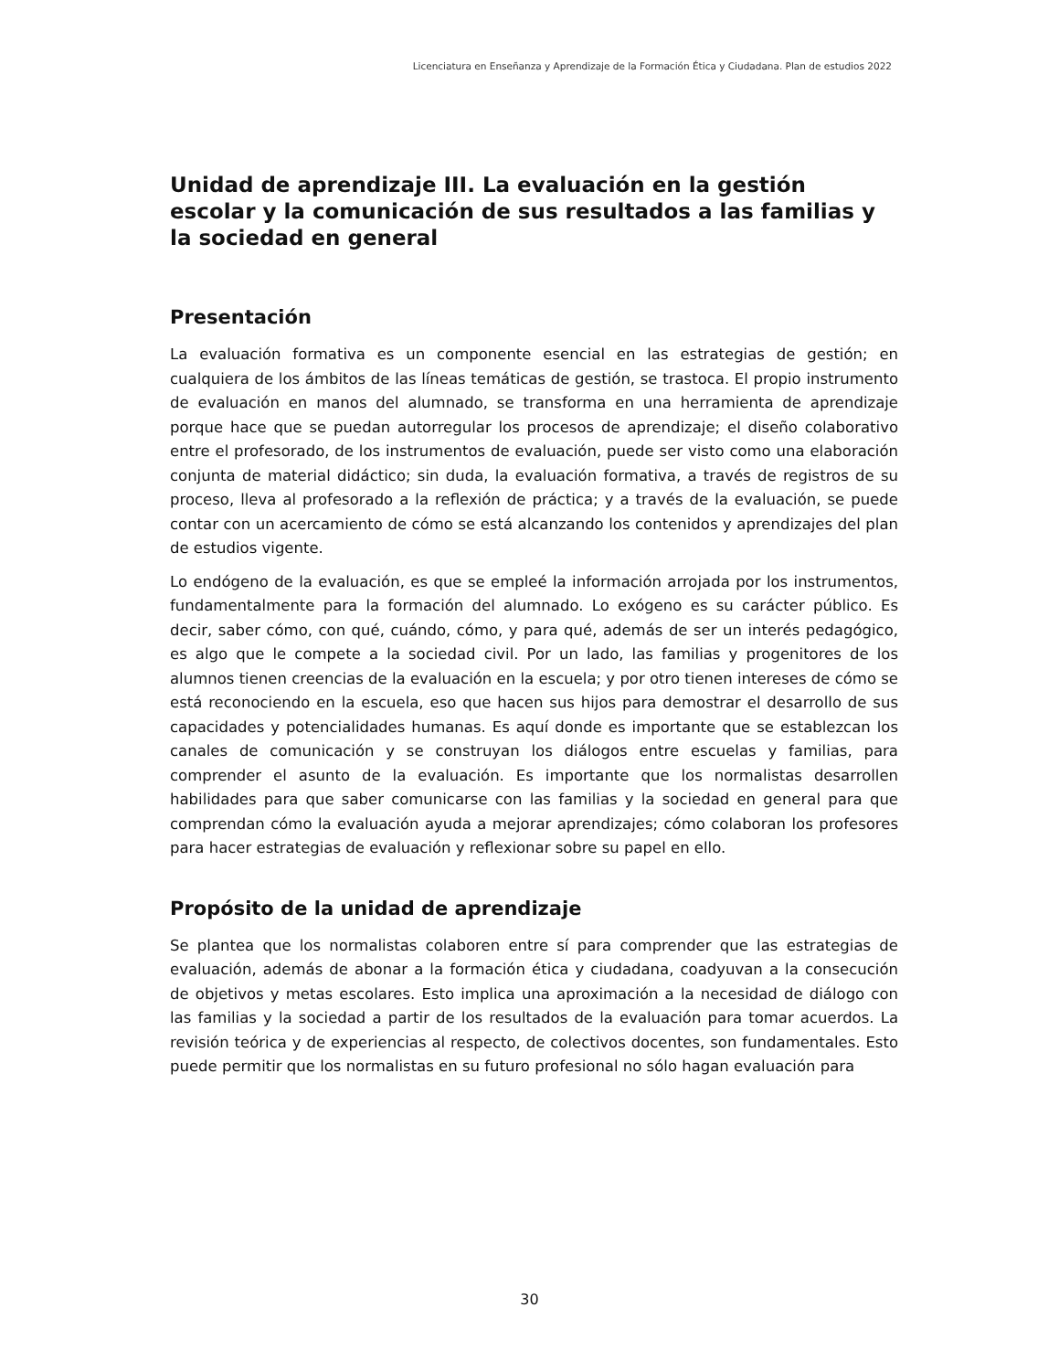Licenciatura en Enseñanza y Aprendizaje de la Formación Ética y Ciudadana. Plan de estudios 2022
Unidad de aprendizaje III. La evaluación en la gestión escolar y la comunicación de sus resultados a las familias y la sociedad en general
Presentación
La evaluación formativa es un componente esencial en las estrategias de gestión; en cualquiera de los ámbitos de las líneas temáticas de gestión, se trastoca. El propio instrumento de evaluación en manos del alumnado, se transforma en una herramienta de aprendizaje porque hace que se puedan autorregular los procesos de aprendizaje; el diseño colaborativo entre el profesorado, de los instrumentos de evaluación, puede ser visto como una elaboración conjunta de material didáctico; sin duda, la evaluación formativa, a través de registros de su proceso, lleva al profesorado a la reflexión de práctica; y a través de la evaluación, se puede contar con un acercamiento de cómo se está alcanzando los contenidos y aprendizajes del plan de estudios vigente.
Lo endógeno de la evaluación, es que se empleé la información arrojada por los instrumentos, fundamentalmente para la formación del alumnado. Lo exógeno es su carácter público. Es decir, saber cómo, con qué, cuándo, cómo, y para qué, además de ser un interés pedagógico, es algo que le compete a la sociedad civil. Por un lado, las familias y progenitores de los alumnos tienen creencias de la evaluación en la escuela; y por otro tienen intereses de cómo se está reconociendo en la escuela, eso que hacen sus hijos para demostrar el desarrollo de sus capacidades y potencialidades humanas. Es aquí donde es importante que se establezcan los canales de comunicación y se construyan los diálogos entre escuelas y familias, para comprender el asunto de la evaluación. Es importante que los normalistas desarrollen habilidades para que saber comunicarse con las familias y la sociedad en general para que comprendan cómo la evaluación ayuda a mejorar aprendizajes; cómo colaboran los profesores para hacer estrategias de evaluación y reflexionar sobre su papel en ello.
Propósito de la unidad de aprendizaje
Se plantea que los normalistas colaboren entre sí para comprender que las estrategias de evaluación, además de abonar a la formación ética y ciudadana, coadyuvan a la consecución de objetivos y metas escolares. Esto implica una aproximación a la necesidad de diálogo con las familias y la sociedad a partir de los resultados de la evaluación para tomar acuerdos. La revisión teórica y de experiencias al respecto, de colectivos docentes, son fundamentales. Esto puede permitir que los normalistas en su futuro profesional no sólo hagan evaluación para
30